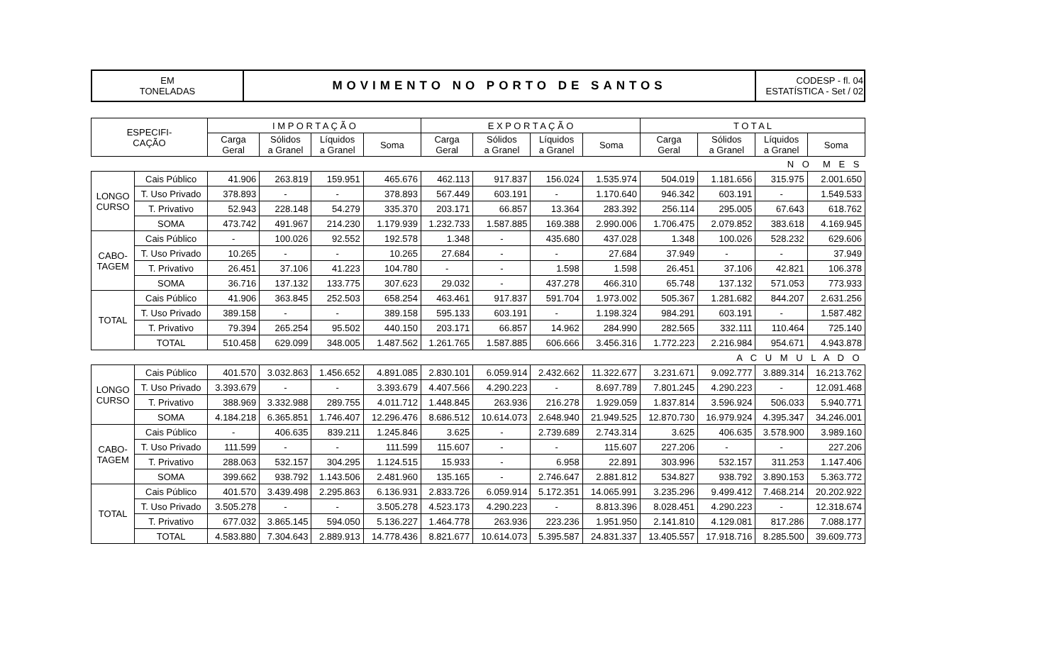| EM TONELADAS | MOVIMENTO NO PORTO DE SANTOS | CODESP - fl. 04 ESTATÍSTICA - Set / 02 |
| ESPECIFI- CAÇÃO | | I M P O R T A Ç Ã O | | | | E X P O R T A Ç Ã O | | | | T O T A L | | | |
| --- | --- | --- | --- | --- | --- | --- | --- | --- | --- | --- | --- | --- | --- |
| | | Carga Geral | Sólidos a Granel | Líquidos a Granel | Soma | Carga Geral | Sólidos a Granel | Líquidos a Granel | Soma | Carga Geral | Sólidos a Granel | Líquidos a Granel | Soma |
| N O M E S | | | | | | | | | | | | | |
| LONGO CURSO | Cais Público | 41.906 | 263.819 | 159.951 | 465.676 | 462.113 | 917.837 | 156.024 | 1.535.974 | 504.019 | 1.181.656 | 315.975 | 2.001.650 |
| | T. Uso Privado | 378.893 | - | - | 378.893 | 567.449 | 603.191 | - | 1.170.640 | 946.342 | 603.191 | - | 1.549.533 |
| | T. Privativo | 52.943 | 228.148 | 54.279 | 335.370 | 203.171 | 66.857 | 13.364 | 283.392 | 256.114 | 295.005 | 67.643 | 618.762 |
| | SOMA | 473.742 | 491.967 | 214.230 | 1.179.939 | 1.232.733 | 1.587.885 | 169.388 | 2.990.006 | 1.706.475 | 2.079.852 | 383.618 | 4.169.945 |
| CABO- TAGEM | Cais Público | - | 100.026 | 92.552 | 192.578 | 1.348 | - | 435.680 | 437.028 | 1.348 | 100.026 | 528.232 | 629.606 |
| | T. Uso Privado | 10.265 | - | - | 10.265 | 27.684 | - | - | 27.684 | 37.949 | - | - | 37.949 |
| | T. Privativo | 26.451 | 37.106 | 41.223 | 104.780 | - | - | 1.598 | 1.598 | 26.451 | 37.106 | 42.821 | 106.378 |
| | SOMA | 36.716 | 137.132 | 133.775 | 307.623 | 29.032 | - | 437.278 | 466.310 | 65.748 | 137.132 | 571.053 | 773.933 |
| TOTAL | Cais Público | 41.906 | 363.845 | 252.503 | 658.254 | 463.461 | 917.837 | 591.704 | 1.973.002 | 505.367 | 1.281.682 | 844.207 | 2.631.256 |
| | T. Uso Privado | 389.158 | - | - | 389.158 | 595.133 | 603.191 | - | 1.198.324 | 984.291 | 603.191 | - | 1.587.482 |
| | T. Privativo | 79.394 | 265.254 | 95.502 | 440.150 | 203.171 | 66.857 | 14.962 | 284.990 | 282.565 | 332.111 | 110.464 | 725.140 |
| | TOTAL | 510.458 | 629.099 | 348.005 | 1.487.562 | 1.261.765 | 1.587.885 | 606.666 | 3.456.316 | 1.772.223 | 2.216.984 | 954.671 | 4.943.878 |
| A C U M U L A D O | | | | | | | | | | | | | |
| LONGO CURSO | Cais Público | 401.570 | 3.032.863 | 1.456.652 | 4.891.085 | 2.830.101 | 6.059.914 | 2.432.662 | 11.322.677 | 3.231.671 | 9.092.777 | 3.889.314 | 16.213.762 |
| | T. Uso Privado | 3.393.679 | - | - | 3.393.679 | 4.407.566 | 4.290.223 | - | 8.697.789 | 7.801.245 | 4.290.223 | - | 12.091.468 |
| | T. Privativo | 388.969 | 3.332.988 | 289.755 | 4.011.712 | 1.448.845 | 263.936 | 216.278 | 1.929.059 | 1.837.814 | 3.596.924 | 506.033 | 5.940.771 |
| | SOMA | 4.184.218 | 6.365.851 | 1.746.407 | 12.296.476 | 8.686.512 | 10.614.073 | 2.648.940 | 21.949.525 | 12.870.730 | 16.979.924 | 4.395.347 | 34.246.001 |
| CABO- TAGEM | Cais Público | - | 406.635 | 839.211 | 1.245.846 | 3.625 | - | 2.739.689 | 2.743.314 | 3.625 | 406.635 | 3.578.900 | 3.989.160 |
| | T. Uso Privado | 111.599 | - | - | 111.599 | 115.607 | - | - | 115.607 | 227.206 | - | - | 227.206 |
| | T. Privativo | 288.063 | 532.157 | 304.295 | 1.124.515 | 15.933 | - | 6.958 | 22.891 | 303.996 | 532.157 | 311.253 | 1.147.406 |
| | SOMA | 399.662 | 938.792 | 1.143.506 | 2.481.960 | 135.165 | - | 2.746.647 | 2.881.812 | 534.827 | 938.792 | 3.890.153 | 5.363.772 |
| TOTAL | Cais Público | 401.570 | 3.439.498 | 2.295.863 | 6.136.931 | 2.833.726 | 6.059.914 | 5.172.351 | 14.065.991 | 3.235.296 | 9.499.412 | 7.468.214 | 20.202.922 |
| | T. Uso Privado | 3.505.278 | - | - | 3.505.278 | 4.523.173 | 4.290.223 | - | 8.813.396 | 8.028.451 | 4.290.223 | - | 12.318.674 |
| | T. Privativo | 677.032 | 3.865.145 | 594.050 | 5.136.227 | 1.464.778 | 263.936 | 223.236 | 1.951.950 | 2.141.810 | 4.129.081 | 817.286 | 7.088.177 |
| | TOTAL | 4.583.880 | 7.304.643 | 2.889.913 | 14.778.436 | 8.821.677 | 10.614.073 | 5.395.587 | 24.831.337 | 13.405.557 | 17.918.716 | 8.285.500 | 39.609.773 |